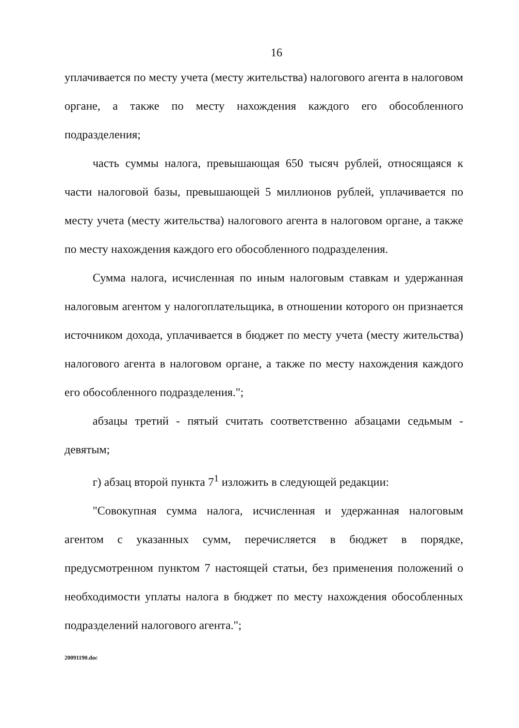16
уплачивается по месту учета (месту жительства) налогового агента в налоговом органе, а также по месту нахождения каждого его обособленного подразделения;
часть суммы налога, превышающая 650 тысяч рублей, относящаяся к части налоговой базы, превышающей 5 миллионов рублей, уплачивается по месту учета (месту жительства) налогового агента в налоговом органе, а также по месту нахождения каждого его обособленного подразделения.
Сумма налога, исчисленная по иным налоговым ставкам и удержанная налоговым агентом у налогоплательщика, в отношении которого он признается источником дохода, уплачивается в бюджет по месту учета (месту жительства) налогового агента в налоговом органе, а также по месту нахождения каждого его обособленного подразделения.";
абзацы третий - пятый считать соответственно абзацами седьмым - девятым;
г) абзац второй пункта 7<sup>1</sup> изложить в следующей редакции:
"Совокупная сумма налога, исчисленная и удержанная налоговым агентом с указанных сумм, перечисляется в бюджет в порядке, предусмотренном пунктом 7 настоящей статьи, без применения положений о необходимости уплаты налога в бюджет по месту нахождения обособленных подразделений налогового агента.";
20091190.doc